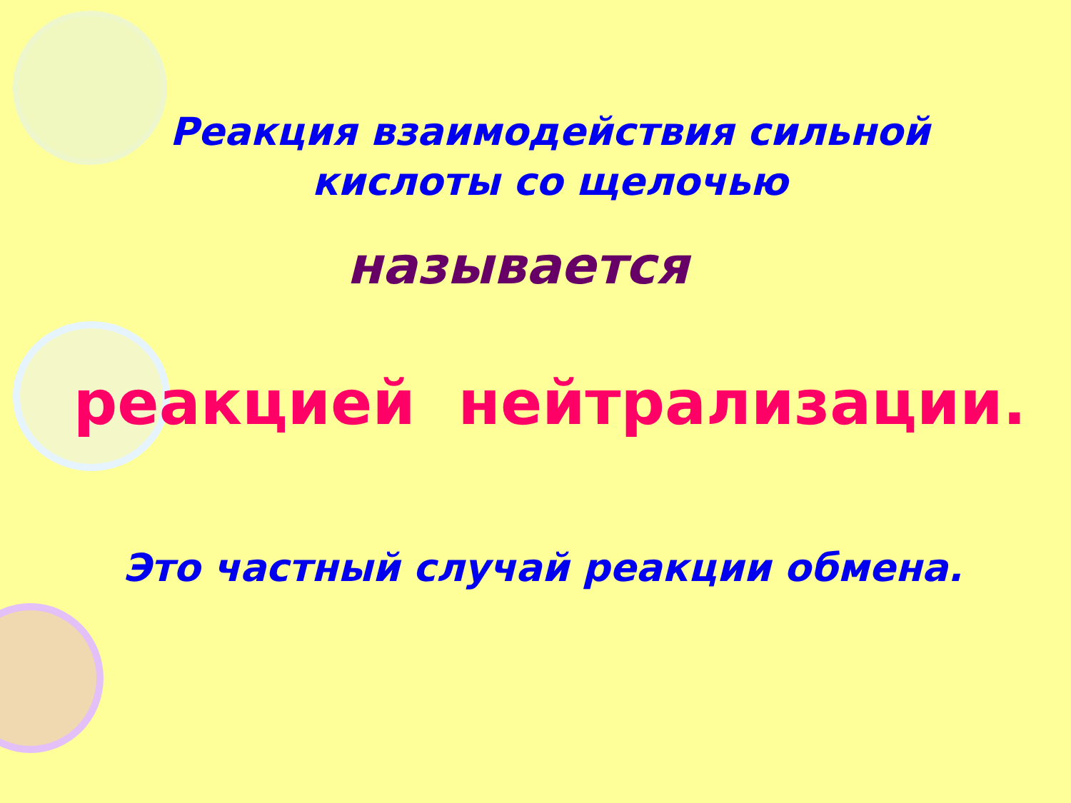Реакция взаимодействия сильной
кислоты со щелочью
называется
реакцией нейтрализации.
Это частный случай реакции обмена.